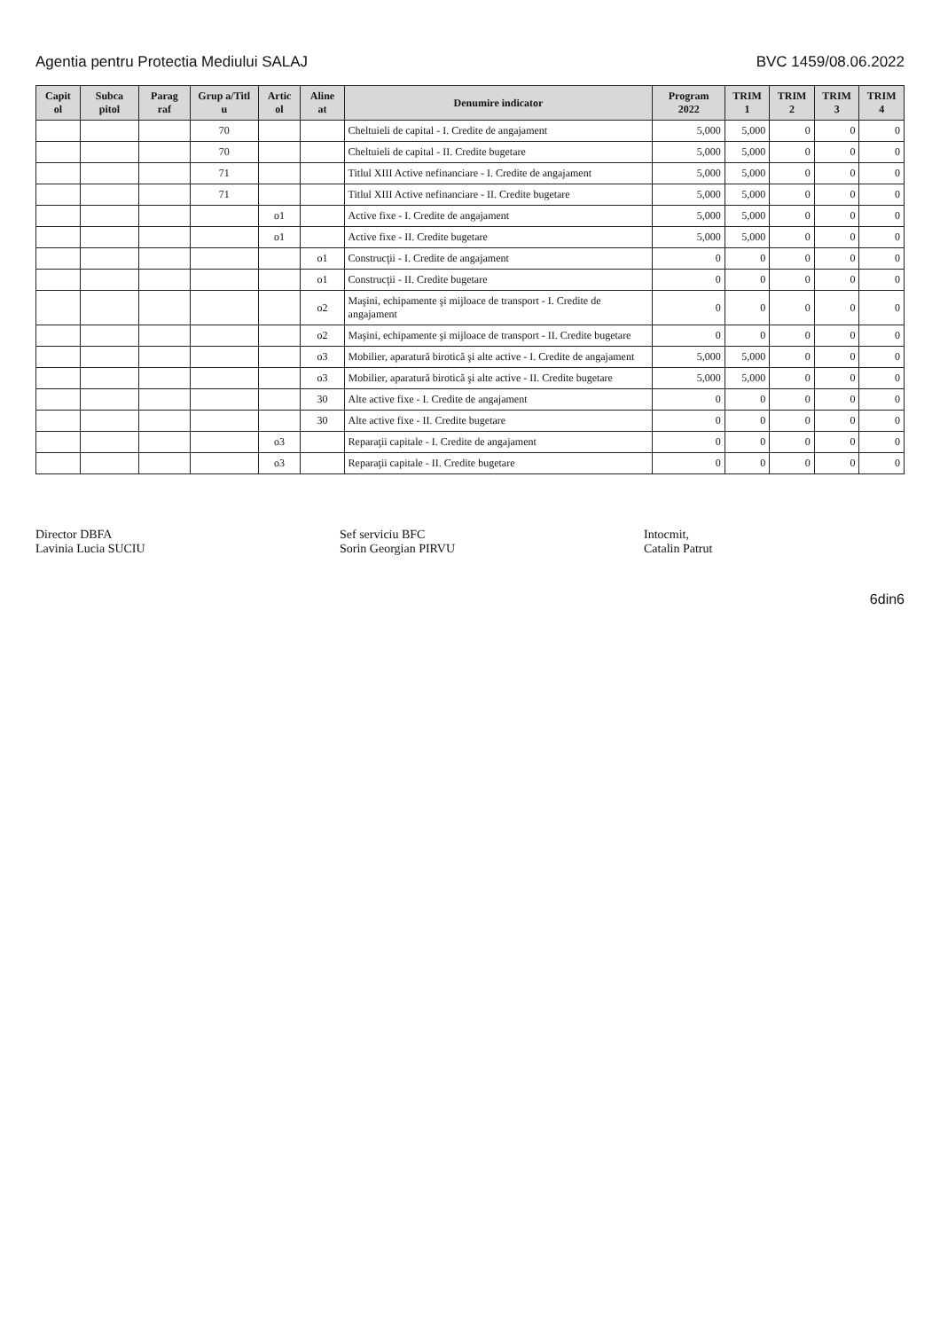Agentia pentru Protectia Mediului SALAJ BVC 1459/08.06.2022
| Capit ol | Subca pitol | Parag raf | Grup a/Titl u | Artic ol | Aline at | Denumire indicator | Program 2022 | TRIM 1 | TRIM 2 | TRIM 3 | TRIM 4 |
| --- | --- | --- | --- | --- | --- | --- | --- | --- | --- | --- | --- |
| | | | 70 | | | Cheltuieli de capital - I. Credite de angajament | 5,000 | 5,000 | 0 | 0 | 0 |
| | | | 70 | | | Cheltuieli de capital - II. Credite bugetare | 5,000 | 5,000 | 0 | 0 | 0 |
| | | | 71 | | | Titlul XIII Active nefinanciare - I. Credite de angajament | 5,000 | 5,000 | 0 | 0 | 0 |
| | | | 71 | | | Titlul XIII Active nefinanciare - II. Credite bugetare | 5,000 | 5,000 | 0 | 0 | 0 |
| | | | | o1 | | Active fixe - I. Credite de angajament | 5,000 | 5,000 | 0 | 0 | 0 |
| | | | | o1 | | Active fixe - II. Credite bugetare | 5,000 | 5,000 | 0 | 0 | 0 |
| | | | | | o1 | Construcţii - I. Credite de angajament | 0 | 0 | 0 | 0 | 0 |
| | | | | | o1 | Construcţii - II. Credite bugetare | 0 | 0 | 0 | 0 | 0 |
| | | | | | o2 | Maşini, echipamente şi mijloace de transport - I. Credite de angajament | 0 | 0 | 0 | 0 | 0 |
| | | | | | o2 | Maşini, echipamente şi mijloace de transport - II. Credite bugetare | 0 | 0 | 0 | 0 | 0 |
| | | | | | o3 | Mobilier, aparatură birotică şi alte active - I. Credite de angajament | 5,000 | 5,000 | 0 | 0 | 0 |
| | | | | | o3 | Mobilier, aparatură birotică şi alte active - II. Credite bugetare | 5,000 | 5,000 | 0 | 0 | 0 |
| | | | | | 30 | Alte active fixe - I. Credite de angajament | 0 | 0 | 0 | 0 | 0 |
| | | | | | 30 | Alte active fixe - II. Credite bugetare | 0 | 0 | 0 | 0 | 0 |
| | | | | o3 | | Reparaţii capitale - I. Credite de angajament | 0 | 0 | 0 | 0 | 0 |
| | | | | o3 | | Reparaţii capitale - II. Credite bugetare | 0 | 0 | 0 | 0 | 0 |
Director DBFA
Lavinia Lucia SUCIU
Sef serviciu BFC
Sorin Georgian PIRVU
Intocmit,
Catalin Patrut
6din6